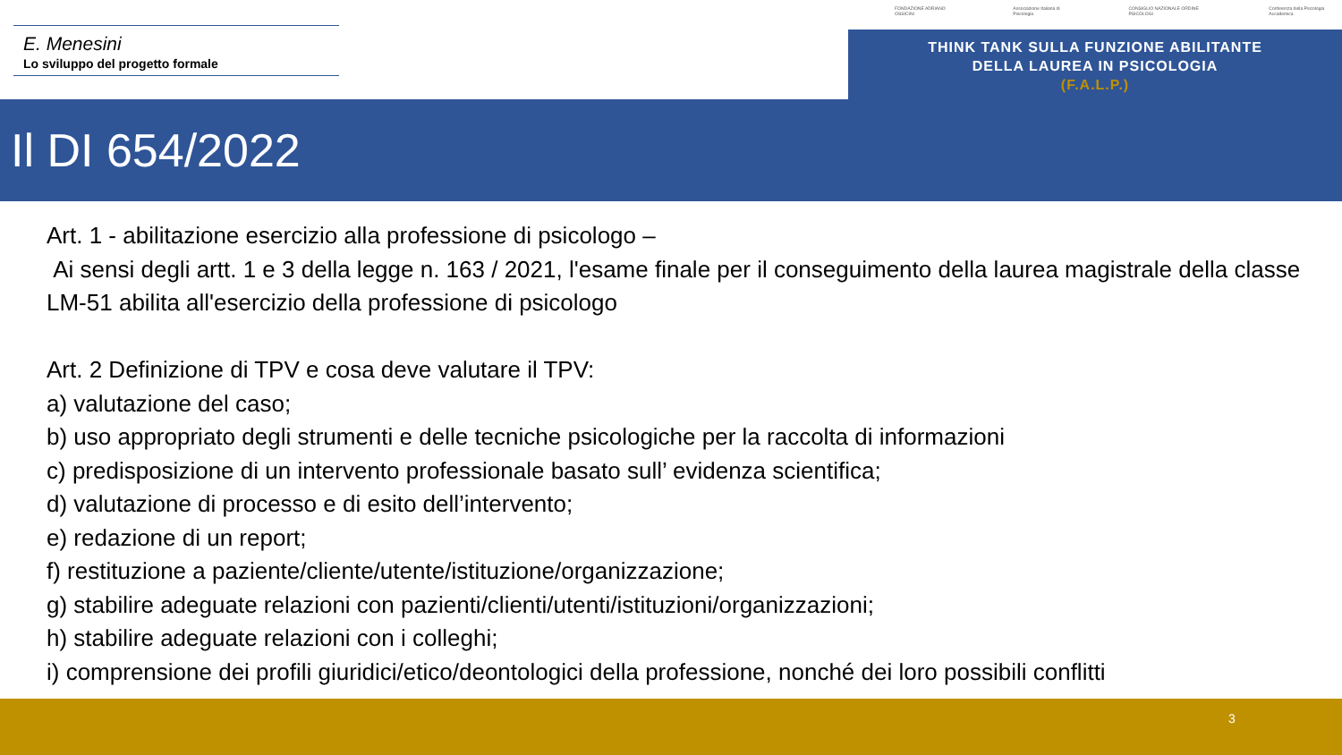E. Menesini
Lo sviluppo del progetto formale
FONDAZIONE ADRIANO OSSICINI Associazione Italiana di Psicologia CONSIGLIO NAZIONALE ORDINE PSICOLOGI Conferenza della Psicologia Accademica
THINK TANK SULLA FUNZIONE ABILITANTE
DELLA LAUREA IN PSICOLOGIA
(F.A.L.P.)
Il DI 654/2022
Art. 1 - abilitazione esercizio alla professione di psicologo –
Ai sensi degli artt. 1 e 3 della legge n. 163 / 2021, l'esame finale per il conseguimento della laurea magistrale della classe LM-51 abilita all'esercizio della professione di psicologo
Art. 2 Definizione di TPV e cosa deve valutare il TPV:
a) valutazione del caso;
b) uso appropriato degli strumenti e delle tecniche psicologiche per la raccolta di informazioni
c) predisposizione di un intervento professionale basato sull’ evidenza scientifica;
d) valutazione di processo e di esito dell’intervento;
e) redazione di un report;
f) restituzione a paziente/cliente/utente/istituzione/organizzazione;
g) stabilire adeguate relazioni con pazienti/clienti/utenti/istituzioni/organizzazioni;
h) stabilire adeguate relazioni con i colleghi;
i) comprensione dei profili giuridici/etico/deontologici della professione, nonché dei loro possibili conflitti
3